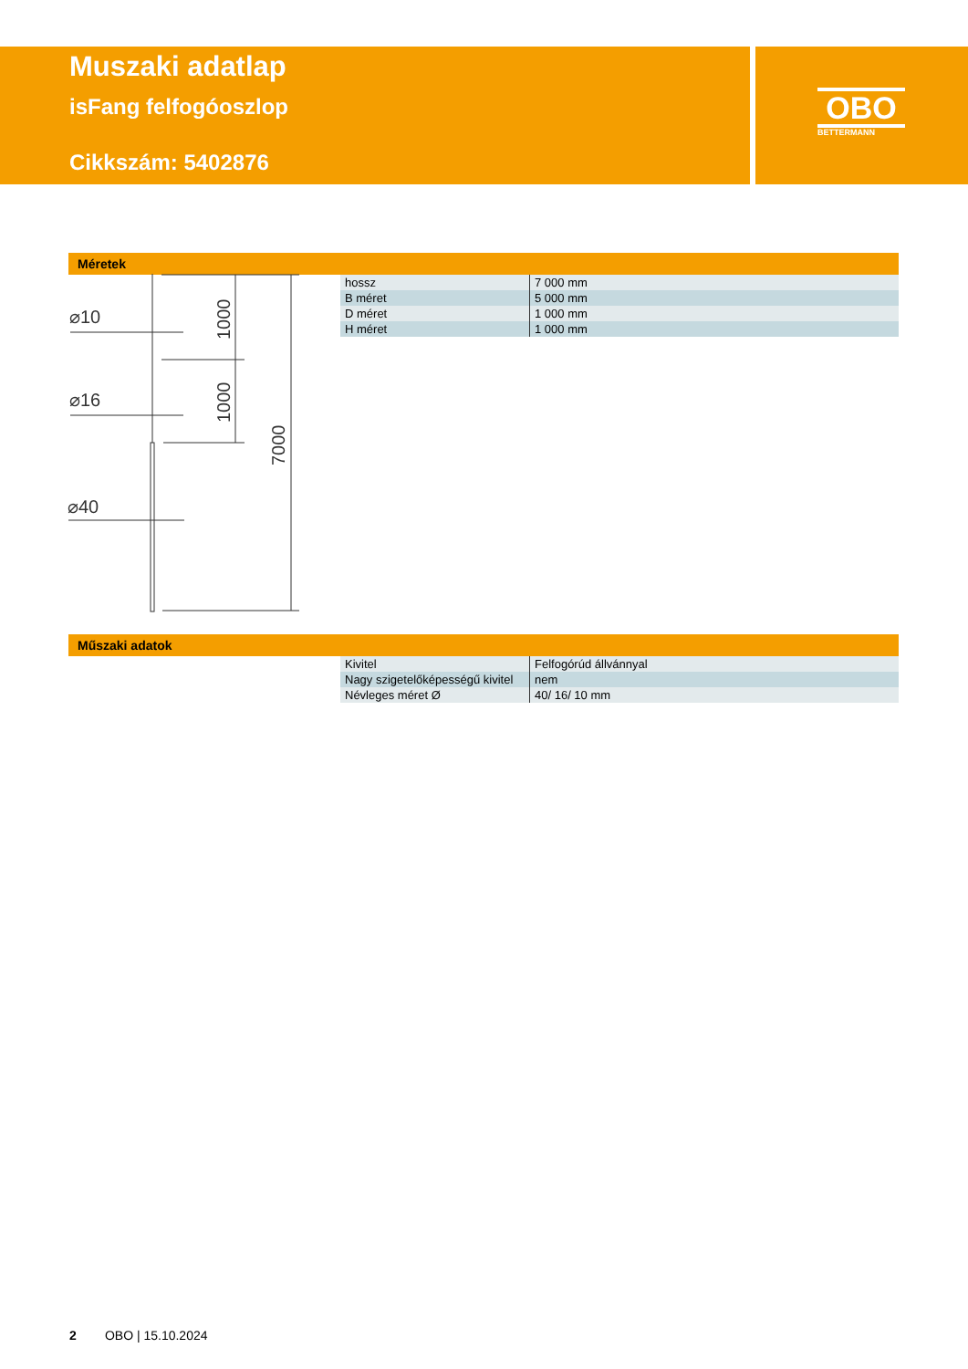Muszaki adatlap
isFang felfogóoszlop
Cikkszám: 5402876
OBO
BETTERMANN
Méretek
⌀10
⌀16
⌀40
1000
1000
7000
| hossz | 7 000 mm |
| B méret | 5 000 mm |
| D méret | 1 000 mm |
| H méret | 1 000 mm |
Műszaki adatok
| Kivitel | Felfogórúd állvánnyal |
| Nagy szigetelőképességű kivitel | nem |
| Névleges méret Ø | 40/ 16/ 10 mm |
2 OBO | 15.10.2024